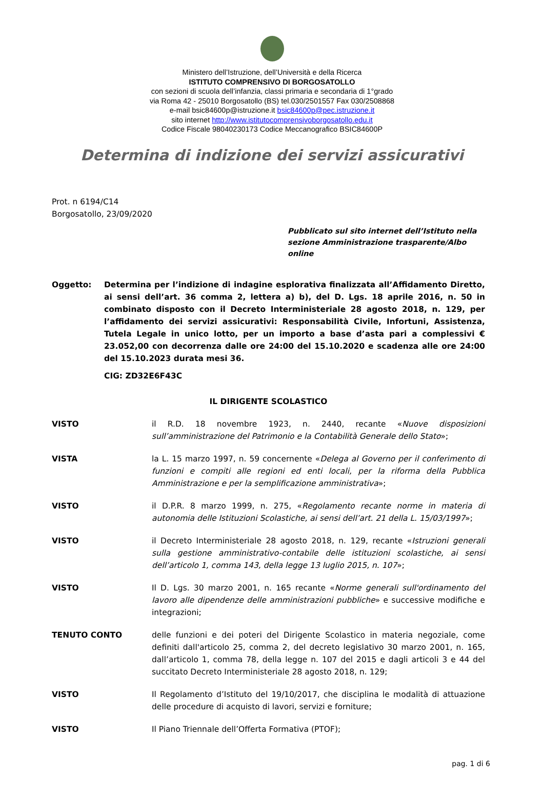Ministero dell’Istruzione, dell’Università e della Ricerca
ISTITUTO COMPRENSIVO DI BORGOSATOLLO
con sezioni di scuola dell’infanzia, classi primaria e secondaria di 1°grado
via Roma 42 - 25010 Borgosatollo (BS) tel.030/2501557 Fax 030/2508868
e-mail bsic84600p@istruzione.it bsic84600p@pec.istruzione.it
sito internet http://www.istitutocomprensivoborgosatollo.edu.it
Codice Fiscale 98040230173 Codice Meccanografico BSIC84600P
Determina di indizione dei servizi assicurativi
Prot. n 6194/C14
Borgosatollo, 23/09/2020
Pubblicato sul sito internet dell’Istituto nella
sezione Amministrazione trasparente/Albo online
Oggetto: Determina per l’indizione di indagine esplorativa finalizzata all’Affidamento Diretto, ai sensi dell’art. 36 comma 2, lettera a) b), del D. Lgs. 18 aprile 2016, n. 50 in combinato disposto con il Decreto Interministeriale 28 agosto 2018, n. 129, per l’affidamento dei servizi assicurativi: Responsabilità Civile, Infortuni, Assistenza, Tutela Legale in unico lotto, per un importo a base d’asta pari a complessivi € 23.052,00 con decorrenza dalle ore 24:00 del 15.10.2020 e scadenza alle ore 24:00 del 15.10.2023 durata mesi 36.
CIG: ZD32E6F43C
IL DIRIGENTE SCOLASTICO
VISTO il R.D. 18 novembre 1923, n. 2440, recante «Nuove disposizioni sull’amministrazione del Patrimonio e la Contabilità Generale dello Stato»;
VISTA la L. 15 marzo 1997, n. 59 concernente «Delega al Governo per il conferimento di funzioni e compiti alle regioni ed enti locali, per la riforma della Pubblica Amministrazione e per la semplificazione amministrativa»;
VISTO il D.P.R. 8 marzo 1999, n. 275, «Regolamento recante norme in materia di autonomia delle Istituzioni Scolastiche, ai sensi dell’art. 21 della L. 15/03/1997»;
VISTO il Decreto Interministeriale 28 agosto 2018, n. 129, recante «Istruzioni generali sulla gestione amministrativo-contabile delle istituzioni scolastiche, ai sensi dell’articolo 1, comma 143, della legge 13 luglio 2015, n. 107»;
VISTO Il D. Lgs. 30 marzo 2001, n. 165 recante «Norme generali sull'ordinamento del lavoro alle dipendenze delle amministrazioni pubbliche» e successive modifiche e integrazioni;
TENUTO CONTO delle funzioni e dei poteri del Dirigente Scolastico in materia negoziale, come definiti dall'articolo 25, comma 2, del decreto legislativo 30 marzo 2001, n. 165, dall’articolo 1, comma 78, della legge n. 107 del 2015 e dagli articoli 3 e 44 del succitato Decreto Interministeriale 28 agosto 2018, n. 129;
VISTO Il Regolamento d’Istituto del 19/10/2017, che disciplina le modalità di attuazione delle procedure di acquisto di lavori, servizi e forniture;
VISTO Il Piano Triennale dell’Offerta Formativa (PTOF);
pag. 1 di 6